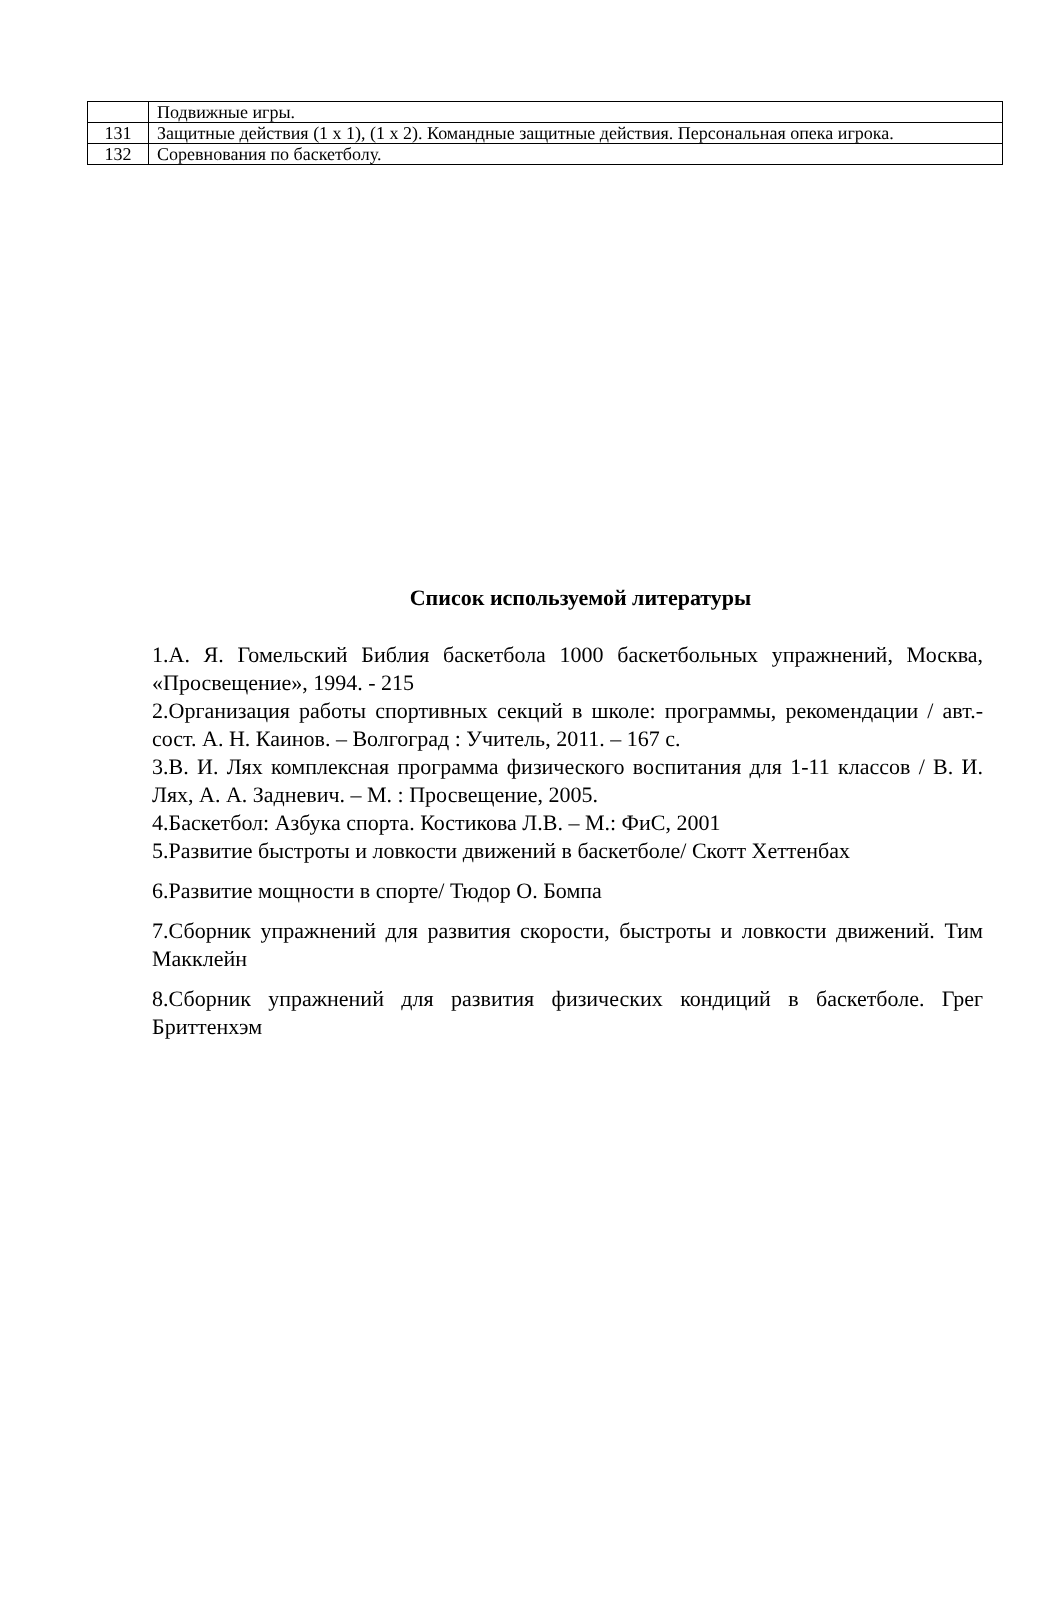| | Подвижные игры. |
| 131 | Защитные действия (1 х 1), (1 х 2). Командные защитные действия. Персональная опека игрока. |
| 132 | Соревнования по баскетболу. |
Список используемой литературы
1.А. Я. Гомельский Библия баскетбола 1000 баскетбольных упражнений, Москва, «Просвещение», 1994. - 215
2.Организация работы спортивных секций в школе: программы, рекомендации / авт.-сост. А. Н. Каинов. – Волгоград : Учитель, 2011. – 167 с.
3.В. И. Лях комплексная программа физического воспитания для 1-11 классов / В. И. Лях, А. А. Задневич. – М. : Просвещение, 2005.
4.Баскетбол: Азбука спорта. Костикова Л.В. – М.: ФиС, 2001
5.Развитие быстроты и ловкости движений в баскетболе/ Скотт Хеттенбах
6.Развитие мощности в спорте/ Тюдор О. Бомпа
7.Сборник упражнений для развития скорости, быстроты и ловкости движений. Тим Макклейн
8.Сборник упражнений для развития физических кондиций в баскетболе. Грег Бриттенхэм